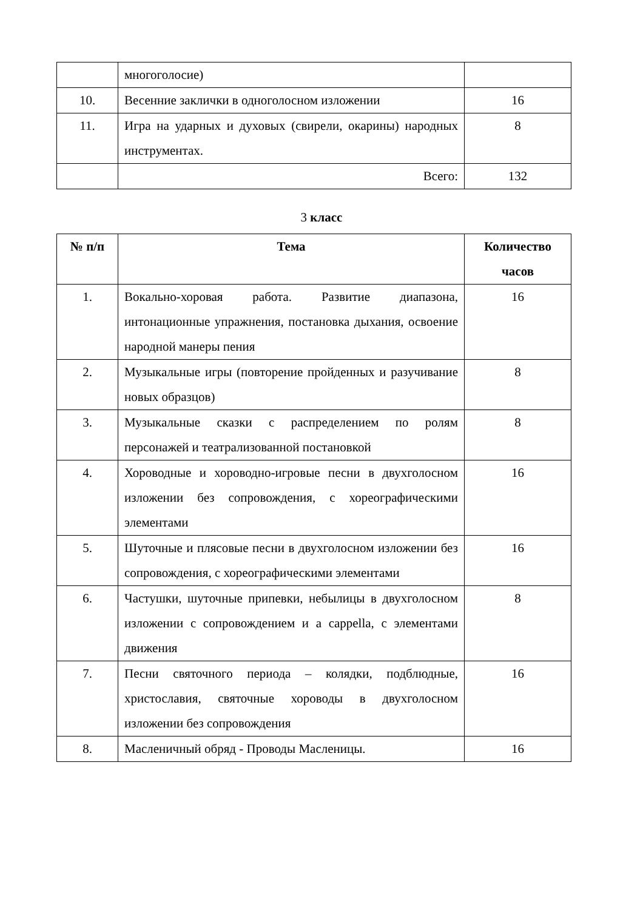| | многоголосие) | |
| 10. | Весенние заклички в одноголосном изложении | 16 |
| 11. | Игра на ударных и духовых (свирели, окарины) народных инструментах. | 8 |
| | Всего: | 132 |
3 класс
| № п/п | Тема | Количество часов |
| --- | --- | --- |
| 1. | Вокально-хоровая работа. Развитие диапазона, интонационные упражнения, постановка дыхания, освоение народной манеры пения | 16 |
| 2. | Музыкальные игры (повторение пройденных и разучивание новых образцов) | 8 |
| 3. | Музыкальные сказки с распределением по ролям персонажей и театрализованной постановкой | 8 |
| 4. | Хороводные и хороводно-игровые песни в двухголосном изложении без сопровождения, с хореографическими элементами | 16 |
| 5. | Шуточные и плясовые песни в двухголосном изложении без сопровождения, с хореографическими элементами | 16 |
| 6. | Частушки, шуточные припевки, небылицы в двухголосном изложении с сопровождением и a cappella, с элементами движения | 8 |
| 7. | Песни святочного периода – колядки, подблюдные, христославия, святочные хороводы в двухголосном изложении без сопровождения | 16 |
| 8. | Масленичный обряд - Проводы Масленицы. | 16 |